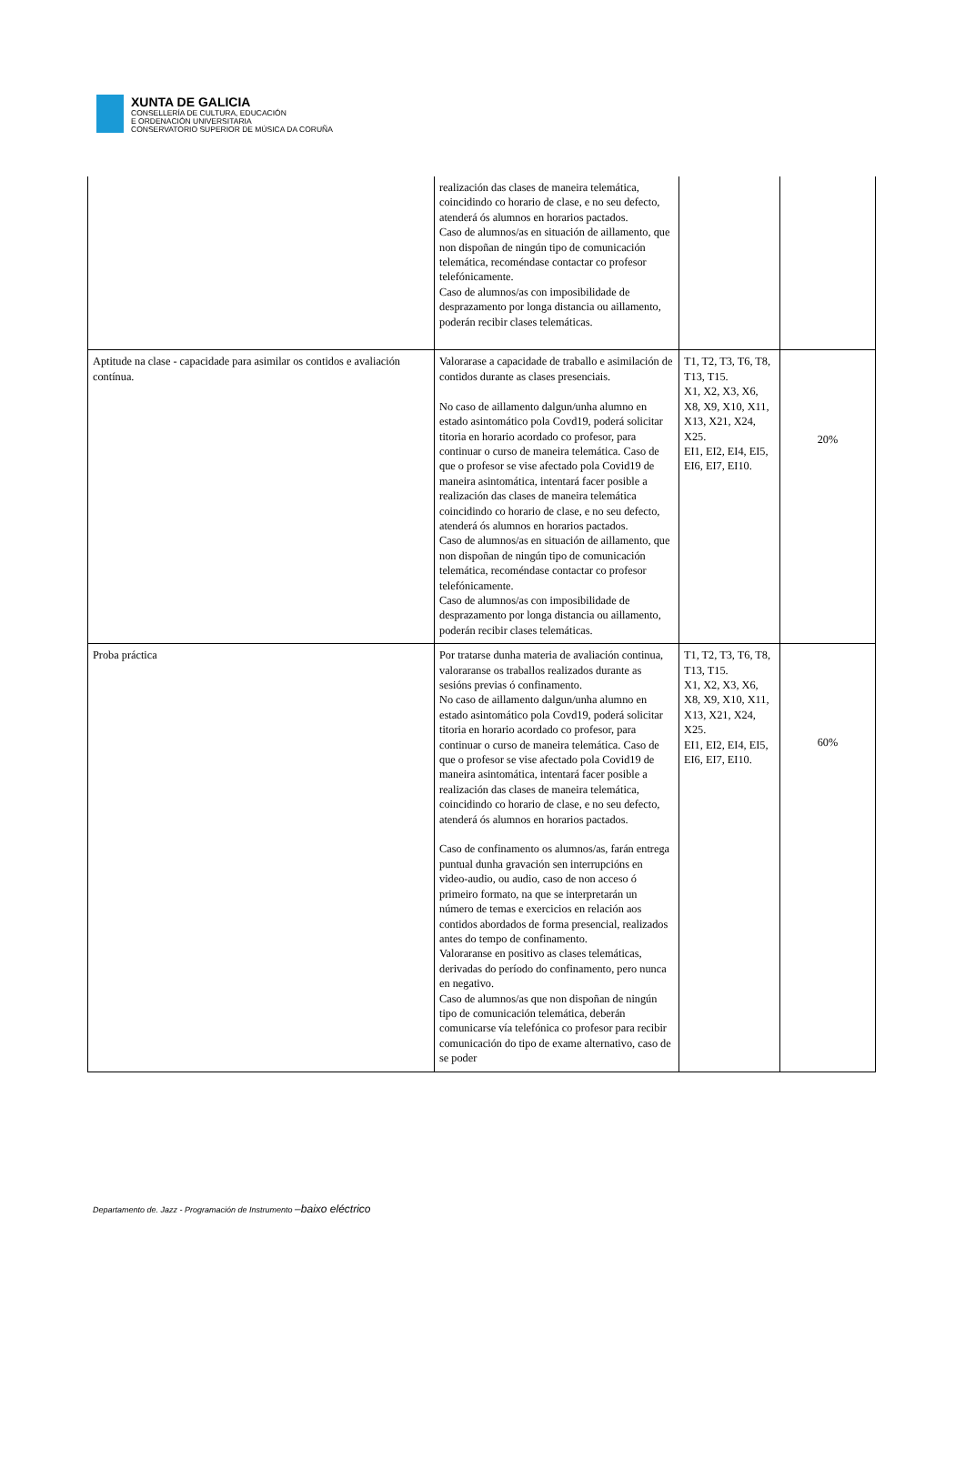XUNTA DE GALICIA CONSELLERÍA DE CULTURA, EDUCACIÓN
E ORDENACIÓN UNIVERSITARIA
CONSERVATORIO SUPERIOR DE MÚSICA DA CORUÑA
| | realización das clases de maneira telemática, coincidindo co horario de clase, e no seu defecto, atenderá ós alumnos en horarios pactados. Caso de alumnos/as en situación de aillamento, que non dispoñan de ningún tipo de comunicación telemática, recoméndase contactar co profesor telefónicamente. Caso de alumnos/as con imposibilidade de desprazamento por longa distancia ou aillamento, poderán recibir clases telemáticas. | | |
| Aptitude na clase - capacidade para asimilar os contidos e avaliación contínua. | Valorarase a capacidade de traballo e asimilación de contidos durante as clases presenciais. No caso de aillamento dalgun/unha alumno en estado asintomático pola Covd19, poderá solicitar titoria en horario acordado co profesor, para continuar o curso de maneira telemática. Caso de que o profesor se vise afectado pola Covid19 de maneira asintomática, intentará facer posible a realización das clases de maneira telemática coincidindo co horario de clase, e no seu defecto, atenderá ós alumnos en horarios pactados. Caso de alumnos/as en situación de aillamento, que non dispoñan de ningún tipo de comunicación telemática, recoméndase contactar co profesor telefónicamente. Caso de alumnos/as con imposibilidade de desprazamento por longa distancia ou aillamento, poderán recibir clases telemáticas. | T1, T2, T3, T6, T8, T13, T15. X1, X2, X3, X6, X8, X9, X10, X11, X13, X21, X24, X25. EI1, EI2, EI4, EI5, EI6, EI7, EI10. | 20% |
| Proba práctica | Por tratarse dunha materia de avaliación continua, valoraranse os traballos realizados durante as sesións previas ó confinamento. No caso de aillamento dalgun/unha alumno en estado asintomático pola Covd19, poderá solicitar titoria en horario acordado co profesor, para continuar o curso de maneira telemática. Caso de que o profesor se vise afectado pola Covid19 de maneira asintomática, intentará facer posible a realización das clases de maneira telemática, coincidindo co horario de clase, e no seu defecto, atenderá ós alumnos en horarios pactados. Caso de confinamento os alumnos/as, farán entrega puntual dunha gravación sen interrupcións en video-audio, ou audio, caso de non acceso ó primeiro formato, na que se interpretarán un número de temas e exercicios en relación aos contidos abordados de forma presencial, realizados antes do tempo de confinamento. Valoraranse en positivo as clases telemáticas, derivadas do período do confinamento, pero nunca en negativo. Caso de alumnos/as que non dispoñan de ningún tipo de comunicación telemática, deberán comunicarse vía telefónica co profesor para recibir comunicación do tipo de exame alternativo, caso de se poder | T1, T2, T3, T6, T8, T13, T15. X1, X2, X3, X6, X8, X9, X10, X11, X13, X21, X24, X25. EI1, EI2, EI4, EI5, EI6, EI7, EI10. | 60% |
Departamento de. Jazz - Programación de Instrumento –baixo eléctrico